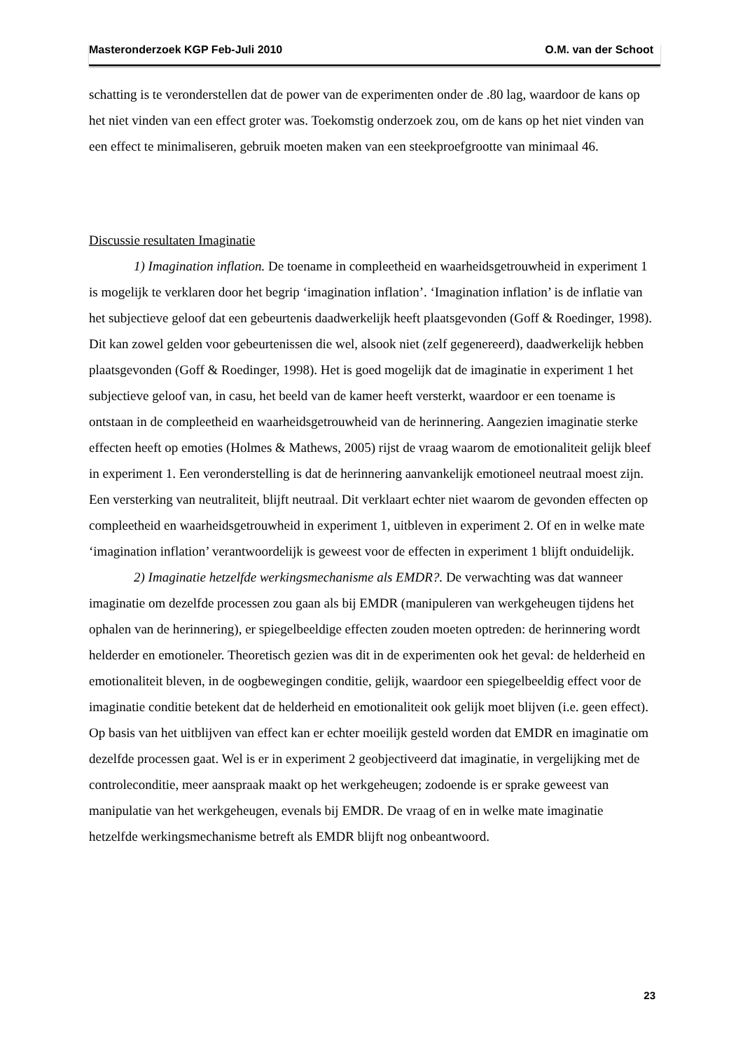Masteronderzoek KGP Feb-Juli 2010 O.M. van der Schoot
schatting is te veronderstellen dat de power van de experimenten onder de .80 lag, waardoor de kans op het niet vinden van een effect groter was. Toekomstig onderzoek zou, om de kans op het niet vinden van een effect te minimaliseren, gebruik moeten maken van een steekproefgrootte van minimaal 46.
Discussie resultaten Imaginatie
1) Imagination inflation. De toename in compleetheid en waarheidsgetrouwheid in experiment 1 is mogelijk te verklaren door het begrip ‘imagination inflation’. ‘Imagination inflation’ is de inflatie van het subjectieve geloof dat een gebeurtenis daadwerkelijk heeft plaatsgevonden (Goff & Roedinger, 1998). Dit kan zowel gelden voor gebeurtenissen die wel, alsook niet (zelf gegenereerd), daadwerkelijk hebben plaatsgevonden (Goff & Roedinger, 1998). Het is goed mogelijk dat de imaginatie in experiment 1 het subjectieve geloof van, in casu, het beeld van de kamer heeft versterkt, waardoor er een toename is ontstaan in de compleetheid en waarheidsgetrouwheid van de herinnering. Aangezien imaginatie sterke effecten heeft op emoties (Holmes & Mathews, 2005) rijst de vraag waarom de emotionaliteit gelijk bleef in experiment 1. Een veronderstelling is dat de herinnering aanvankelijk emotioneel neutraal moest zijn. Een versterking van neutraliteit, blijft neutraal. Dit verklaart echter niet waarom de gevonden effecten op compleetheid en waarheidsgetrouwheid in experiment 1, uitbleven in experiment 2. Of en in welke mate ‘imagination inflation’ verantwoordelijk is geweest voor de effecten in experiment 1 blijft onduidelijk.
2) Imaginatie hetzelfde werkingsmechanisme als EMDR?. De verwachting was dat wanneer imaginatie om dezelfde processen zou gaan als bij EMDR (manipuleren van werkgeheugen tijdens het ophalen van de herinnering), er spiegelbeeldige effecten zouden moeten optreden: de herinnering wordt helderder en emotioneler. Theoretisch gezien was dit in de experimenten ook het geval: de helderheid en emotionaliteit bleven, in de oogbewegingen conditie, gelijk, waardoor een spiegelbeeldig effect voor de imaginatie conditie betekent dat de helderheid en emotionaliteit ook gelijk moet blijven (i.e. geen effect). Op basis van het uitblijven van effect kan er echter moeilijk gesteld worden dat EMDR en imaginatie om dezelfde processen gaat. Wel is er in experiment 2 geobjectiveerd dat imaginatie, in vergelijking met de controleconditie, meer aanspraak maakt op het werkgeheugen; zodoende is er sprake geweest van manipulatie van het werkgeheugen, evenals bij EMDR. De vraag of en in welke mate imaginatie hetzelfde werkingsmechanisme betreft als EMDR blijft nog onbeantwoord.
23